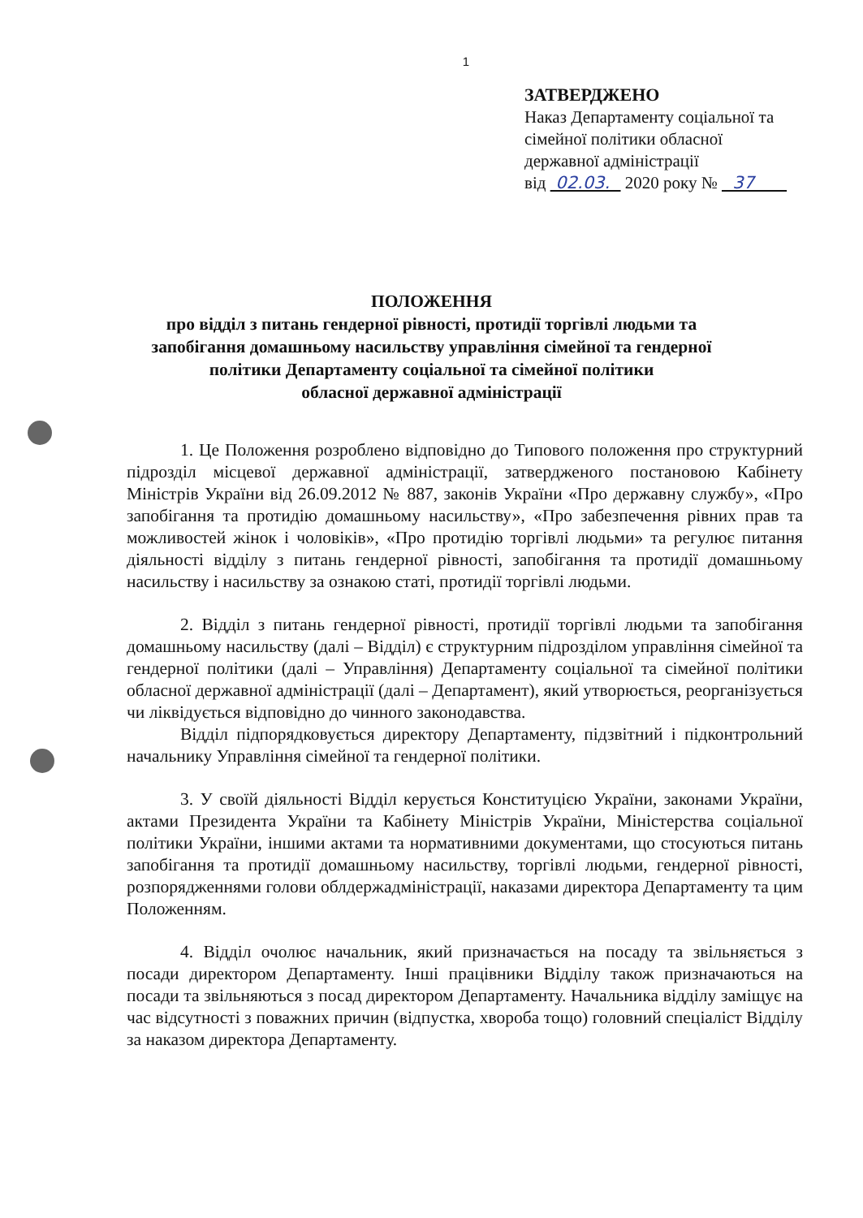1
ЗАТВЕРДЖЕНО
Наказ Департаменту соціальної та
сімейної політики обласної
державної адміністрації
від 02.03. 2020 року № 37
ПОЛОЖЕННЯ
про відділ з питань гендерної рівності, протидії торгівлі людьми та
запобігання домашньому насильству управління сімейної та гендерної
політики Департаменту соціальної та сімейної політики
обласної державної адміністрації
1. Це Положення розроблено відповідно до Типового положення про структурний підрозділ місцевої державної адміністрації, затвердженого постановою Кабінету Міністрів України від 26.09.2012 № 887, законів України «Про державну службу», «Про запобігання та протидію домашньому насильству», «Про забезпечення рівних прав та можливостей жінок і чоловіків», «Про протидію торгівлі людьми» та регулює питання діяльності відділу з питань гендерної рівності, запобігання та протидії домашньому насильству і насильству за ознакою статі, протидії торгівлі людьми.
2. Відділ з питань гендерної рівності, протидії торгівлі людьми та запобігання домашньому насильству (далі – Відділ) є структурним підрозділом управління сімейної та гендерної політики (далі – Управління) Департаменту соціальної та сімейної політики обласної державної адміністрації (далі – Департамент), який утворюється, реорганізується чи ліквідується відповідно до чинного законодавства.
Відділ підпорядковується директору Департаменту, підзвітний і підконтрольний начальнику Управління сімейної та гендерної політики.
3. У своїй діяльності Відділ керується Конституцією України, законами України, актами Президента України та Кабінету Міністрів України, Міністерства соціальної політики України, іншими актами та нормативними документами, що стосуються питань запобігання та протидії домашньому насильству, торгівлі людьми, гендерної рівності, розпорядженнями голови облдержадміністрації, наказами директора Департаменту та цим Положенням.
4. Відділ очолює начальник, який призначається на посаду та звільняється з посади директором Департаменту. Інші працівники Відділу також призначаються на посади та звільняються з посад директором Департаменту. Начальника відділу заміщує на час відсутності з поважних причин (відпустка, хвороба тощо) головний спеціаліст Відділу за наказом директора Департаменту.